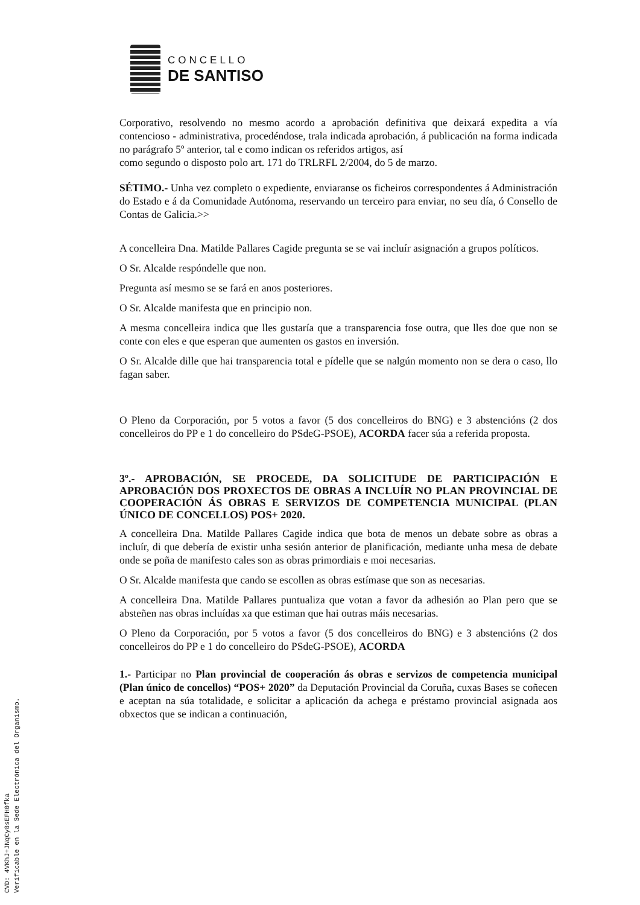CONCELLO
DE SANTISO
Corporativo, resolvendo no mesmo acordo a aprobación definitiva que deixará expedita a vía contencioso - administrativa, procedéndose, trala indicada aprobación, á publicación na forma indicada no parágrafo 5º anterior, tal e como indican os referidos artigos, así
como segundo o disposto polo art. 171 do TRLRFL 2/2004, do 5 de marzo.
SÉTIMO.- Unha vez completo o expediente, enviaranse os ficheiros correspondentes á Administración do Estado e á da Comunidade Autónoma, reservando un terceiro para enviar, no seu día, ó Consello de Contas de Galicia.>>
A concelleira Dna. Matilde Pallares Cagide pregunta se se vai incluír asignación a grupos políticos.
O Sr. Alcalde respóndelle que non.
Pregunta así mesmo se se fará en anos posteriores.
O Sr. Alcalde manifesta que en principio non.
A mesma concelleira indica que lles gustaría que a transparencia fose outra, que lles doe que non se conte con eles e que esperan que aumenten os gastos en inversión.
O Sr. Alcalde dille que hai transparencia total e pídelle que se nalgún momento non se dera o caso, llo fagan saber.
O Pleno da Corporación, por 5 votos a favor (5 dos concelleiros do BNG) e 3 abstencións (2 dos concelleiros do PP e 1 do concelleiro do PSdeG-PSOE), ACORDA facer súa a referida proposta.
3º.- APROBACIÓN, SE PROCEDE, DA SOLICITUDE DE PARTICIPACIÓN E APROBACIÓN DOS PROXECTOS DE OBRAS A INCLUÍR NO PLAN PROVINCIAL DE COOPERACIÓN ÁS OBRAS E SERVIZOS DE COMPETENCIA MUNICIPAL (PLAN ÚNICO DE CONCELLOS) POS+ 2020.
A concelleira Dna. Matilde Pallares Cagide indica que bota de menos un debate sobre as obras a incluír, di que debería de existir unha sesión anterior de planificación, mediante unha mesa de debate onde se poña de manifesto cales son as obras primordiais e moi necesarias.
O Sr. Alcalde manifesta que cando se escollen as obras estímase que son as necesarias.
A concelleira Dna. Matilde Pallares puntualiza que votan a favor da adhesión ao Plan pero que se absteñen nas obras incluídas xa que estiman que hai outras máis necesarias.
O Pleno da Corporación, por 5 votos a favor (5 dos concelleiros do BNG) e 3 abstencións (2 dos concelleiros do PP e 1 do concelleiro do PSdeG-PSOE), ACORDA
1.- Participar no Plan provincial de cooperación ás obras e servizos de competencia municipal (Plan único de concellos) “POS+ 2020” da Deputación Provincial da Coruña, cuxas Bases se coñecen e aceptan na súa totalidade, e solicitar a aplicación da achega e préstamo provincial asignada aos obxectos que se indican a continuación,
CVD: 4VKhJ+JNqCy8sEFH0fka
Verificable en la Sede Electrónica del Organismo.